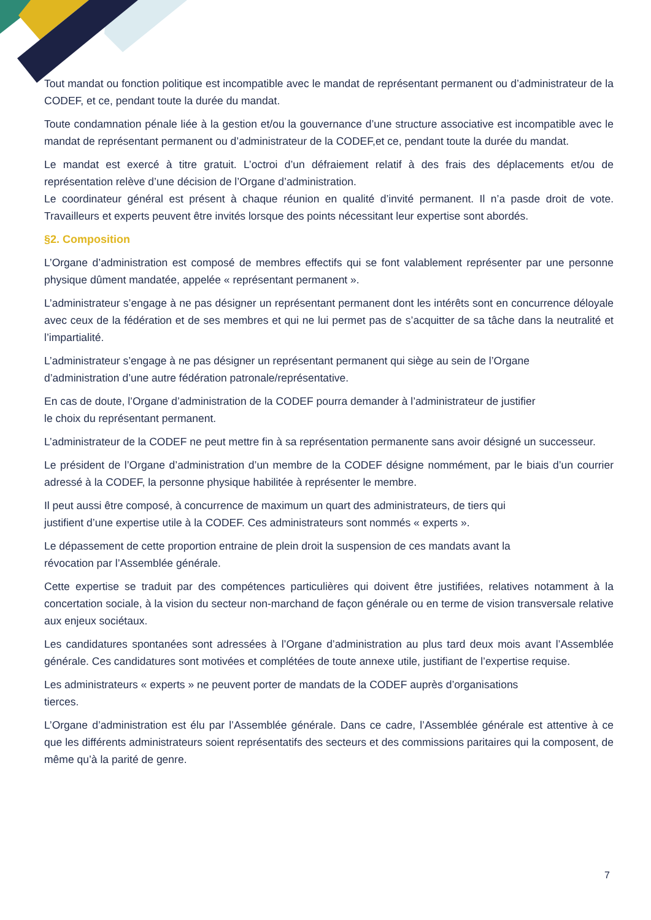Tout mandat ou fonction politique est incompatible avec le mandat de représentant permanent ou d’administrateur de la CODEF, et ce, pendant toute la durée du mandat.
Toute condamnation pénale liée à la gestion et/ou la gouvernance d’une structure associative est incompatible avec le mandat de représentant permanent ou d’administrateur de la CODEF,et ce, pendant toute la durée du mandat.
Le mandat est exercé à titre gratuit. L’octroi d’un défraiement relatif à des frais des déplacements et/ou de représentation relève d’une décision de l’Organe d’administration.
Le coordinateur général est présent à chaque réunion en qualité d’invité permanent. Il n’a pasde droit de vote. Travailleurs et experts peuvent être invités lorsque des points nécessitant leur expertise sont abordés.
§2. Composition
L’Organe d’administration est composé de membres effectifs qui se font valablement représenter par une personne physique dûment mandatée, appelée « représentant permanent ».
L’administrateur s’engage à ne pas désigner un représentant permanent dont les intérêts sont en concurrence déloyale avec ceux de la fédération et de ses membres et qui ne lui permet pas de s’acquitter de sa tâche dans la neutralité et l’impartialité.
L’administrateur s’engage à ne pas désigner un représentant permanent qui siège au sein de l’Organe d’administration d’une autre fédération patronale/représentative.
En cas de doute, l’Organe d’administration de la CODEF pourra demander à l’administrateur de justifier le choix du représentant permanent.
L’administrateur de la CODEF ne peut mettre fin à sa représentation permanente sans avoir désigné un successeur.
Le président de l’Organe d’administration d’un membre de la CODEF désigne nommément, par le biais d’un courrier adressé à la CODEF, la personne physique habilitée à représenter le membre.
Il peut aussi être composé, à concurrence de maximum un quart des administrateurs, de tiers qui justifient d’une expertise utile à la CODEF. Ces administrateurs sont nommés « experts ».
Le dépassement de cette proportion entraine de plein droit la suspension de ces mandats avant la révocation par l’Assemblée générale.
Cette expertise se traduit par des compétences particulières qui doivent être justifiées, relatives notamment à la concertation sociale, à la vision du secteur non-marchand de façon générale ou en terme de vision transversale relative aux enjeux sociétaux.
Les candidatures spontanées sont adressées à l’Organe d’administration au plus tard deux mois avant l’Assemblée générale. Ces candidatures sont motivées et complétées de toute annexe utile, justifiant de l’expertise requise.
Les administrateurs « experts » ne peuvent porter de mandats de la CODEF auprès d’organisations tierces.
L’Organe d’administration est élu par l’Assemblée générale. Dans ce cadre, l’Assemblée générale est attentive à ce que les différents administrateurs soient représentatifs des secteurs et des commissions paritaires qui la composent, de même qu’à la parité de genre.
7